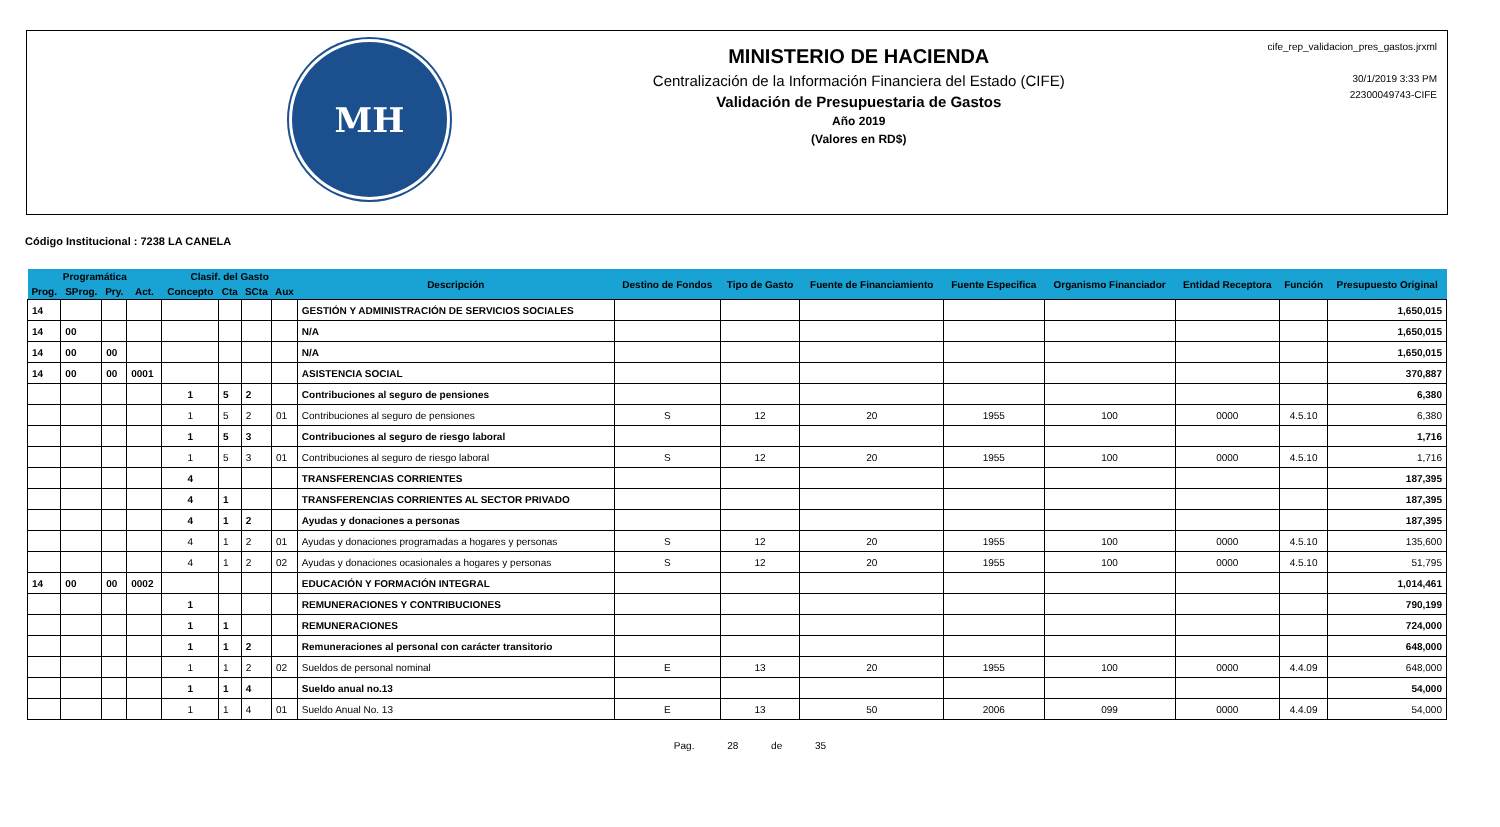MH
MINISTERIO DE HACIENDA
Centralización de la Información Financiera del Estado (CIFE)
Validación de Presupuestaria de Gastos
Año 2019
(Valores en RD$)
cife_rep_validacion_pres_gastos.jrxml
30/1/2019 3:33 PM
22300049743-CIFE
Código Institucional : 7238 LA CANELA
| Programática | | | | Clasif. del Gasto | | | | Descripción | Destino de Fondos | Tipo de Gasto | Fuente de Financiamiento | Fuente Especifica | Organismo Financiador | Entidad Receptora | Función | Presupuesto Original |
| --- | --- | --- | --- | --- | --- | --- | --- | --- | --- | --- | --- | --- | --- | --- | --- | --- |
| Prog. | SProg. | Pry. | Act. | Concepto | Cta | SCta | Aux | | | | | | | | | |
| 14 | | | | | | | | GESTIÓN Y ADMINISTRACIÓN DE SERVICIOS SOCIALES | | | | | | | | 1,650,015 |
| 14 | 00 | | | | | | | N/A | | | | | | | | 1,650,015 |
| 14 | 00 | 00 | | | | | | N/A | | | | | | | | 1,650,015 |
| 14 | 00 | 00 | 0001 | | | | | ASISTENCIA SOCIAL | | | | | | | | 370,887 |
| | | | | 1 | 5 | 2 | | Contribuciones al seguro de pensiones | | | | | | | | 6,380 |
| | | | | 1 | 5 | 2 | 01 | Contribuciones al seguro de pensiones | S | 12 | 20 | 1955 | 100 | 0000 | 4.5.10 | 6,380 |
| | | | | 1 | 5 | 3 | | Contribuciones al seguro de riesgo laboral | | | | | | | | 1,716 |
| | | | | 1 | 5 | 3 | 01 | Contribuciones al seguro de riesgo laboral | S | 12 | 20 | 1955 | 100 | 0000 | 4.5.10 | 1,716 |
| | | | | 4 | | | | TRANSFERENCIAS CORRIENTES | | | | | | | | 187,395 |
| | | | | 4 | 1 | | | TRANSFERENCIAS CORRIENTES AL SECTOR PRIVADO | | | | | | | | 187,395 |
| | | | | 4 | 1 | 2 | | Ayudas y donaciones a personas | | | | | | | | 187,395 |
| | | | | 4 | 1 | 2 | 01 | Ayudas y donaciones programadas a hogares y personas | S | 12 | 20 | 1955 | 100 | 0000 | 4.5.10 | 135,600 |
| | | | | 4 | 1 | 2 | 02 | Ayudas y donaciones ocasionales a hogares y personas | S | 12 | 20 | 1955 | 100 | 0000 | 4.5.10 | 51,795 |
| 14 | 00 | 00 | 0002 | | | | | EDUCACIÓN Y FORMACIÓN INTEGRAL | | | | | | | | 1,014,461 |
| | | | | 1 | | | | REMUNERACIONES Y CONTRIBUCIONES | | | | | | | | 790,199 |
| | | | | 1 | 1 | | | REMUNERACIONES | | | | | | | | 724,000 |
| | | | | 1 | 1 | 2 | | Remuneraciones al personal con carácter transitorio | | | | | | | | 648,000 |
| | | | | 1 | 1 | 2 | 02 | Sueldos de personal nominal | E | 13 | 20 | 1955 | 100 | 0000 | 4.4.09 | 648,000 |
| | | | | 1 | 1 | 4 | | Sueldo anual no.13 | | | | | | | | 54,000 |
| | | | | 1 | 1 | 4 | 01 | Sueldo Anual No. 13 | E | 13 | 50 | 2006 | 099 | 0000 | 4.4.09 | 54,000 |
Pag. 28 de 35